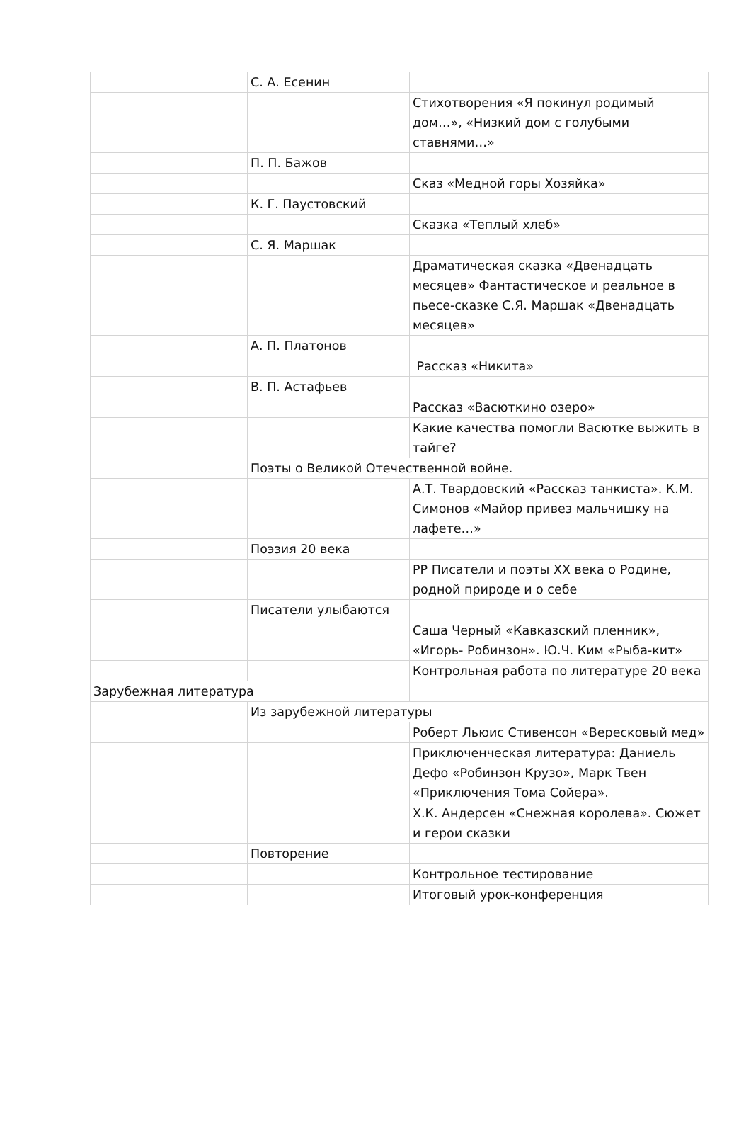| | С. А. Есенин | |
| | | Стихотворения «Я покинул родимый дом…», «Низкий дом с голубыми ставнями…» |
| | П. П. Бажов | |
| | | Сказ «Медной горы Хозяйка» |
| | К. Г. Паустовский | |
| | | Сказка «Теплый хлеб» |
| | С. Я. Маршак | |
| | | Драматическая сказка «Двенадцать месяцев» Фантастическое и реальное в пьесе-сказке С.Я. Маршак «Двенадцать месяцев» |
| | А. П. Платонов | |
| | | Рассказ «Никита» |
| | В. П. Астафьев | |
| | | Рассказ «Васюткино озеро» |
| | | Какие качества помогли Васютке выжить в тайге? |
| | Поэты о Великой Отечественной войне. | |
| | | А.Т. Твардовский «Рассказ танкиста». К.М. Симонов «Майор привез мальчишку на лафете…» |
| | Поэзия 20 века | |
| | | РР Писатели и поэты XX века о Родине, родной природе и о себе |
| | Писатели улыбаются | |
| | | Саша Черный «Кавказский пленник», «Игорь- Робинзон». Ю.Ч. Ким «Рыба-кит» |
| | | Контрольная работа по литературе 20 века |
| Зарубежная литература | | |
| | Из зарубежной литературы | |
| | | Роберт Льюис Стивенсон «Вересковый мед» |
| | | Приключенческая литература: Даниель Дефо «Робинзон Крузо», Марк Твен «Приключения Тома Сойера». |
| | | Х.К. Андерсен «Снежная королева». Сюжет и герои сказки |
| | Повторение | |
| | | Контрольное тестирование |
| | | Итоговый урок-конференция |